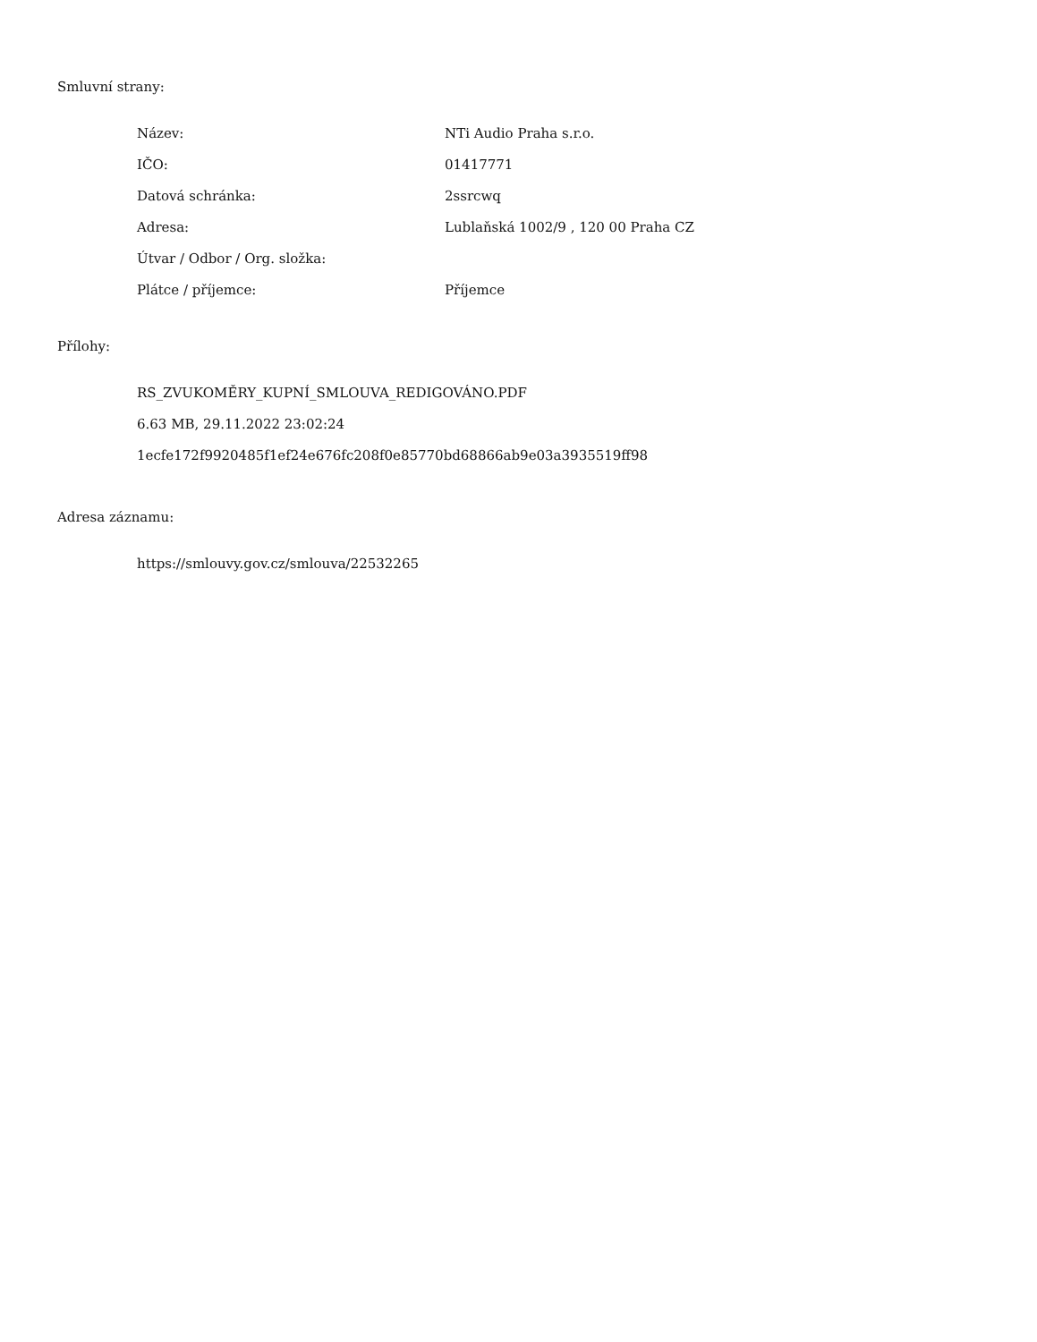Smluvní strany:
| Název: | NTi Audio Praha s.r.o. |
| IČO: | 01417771 |
| Datová schránka: | 2ssrcwq |
| Adresa: | Lublaňská 1002/9 , 120 00 Praha CZ |
| Útvar / Odbor / Org. složka: | |
| Plátce / příjemce: | Příjemce |
Přílohy:
RS_ZVUKOMĚRY_KUPNÍ_SMLOUVA_REDIGOVÁNO.PDF
6.63 MB, 29.11.2022 23:02:24
1ecfe172f9920485f1ef24e676fc208f0e85770bd68866ab9e03a3935519ff98
Adresa záznamu:
https://smlouvy.gov.cz/smlouva/22532265